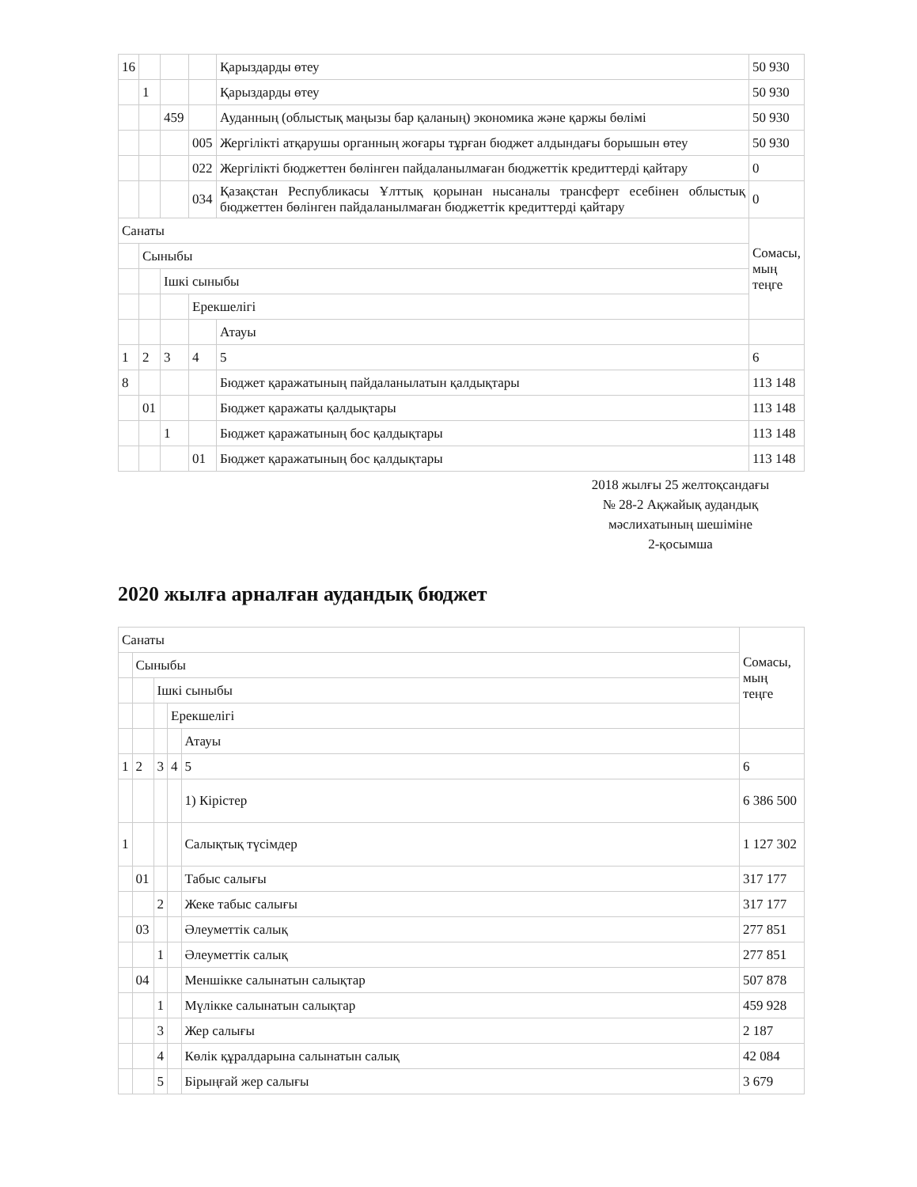| 16 | | | | Қарыздарды өтеу | 50 930 |
| | 1 | | | Қарыздарды өтеу | 50 930 |
| | | 459 | | Ауданның (облыстық маңызы бар қаланың) экономика және қаржы бөлімі | 50 930 |
| | | | 005 | Жергілікті атқарушы органның жоғары тұрған бюджет алдындағы борышын өтеу | 50 930 |
| | | | 022 | Жергілікті бюджеттен бөлінген пайдаланылмаған бюджеттік кредиттерді қайтару | 0 |
| | | | 034 | Қазақстан Республикасы Ұлттық қорынан нысаналы трансферт есебінен облыстық бюджеттен бөлінген пайдаланылмаған бюджеттік кредиттерді қайтару | 0 |
| Санаты | | | | | Сомасы, мың теңге |
| | Сыныбы | | | | |
| | | Ішкі сыныбы | | | |
| | | | Ерекшелігі | | |
| | | | | Атауы | |
| 1 | 2 | 3 | 4 | 5 | 6 |
| 8 | | | | Бюджет қаражатының пайдаланылатын қалдықтары | 113 148 |
| | 01 | | | Бюджет қаражаты қалдықтары | 113 148 |
| | | 1 | | Бюджет қаражатының бос қалдықтары | 113 148 |
| | | | 01 | Бюджет қаражатының бос қалдықтары | 113 148 |
2018 жылғы 25 желтоқсандағы
№ 28-2 Ақжайық аудандық
мәслихатының шешіміне
2-қосымша
2020 жылға арналған аудандық бюджет
| Санаты | | | | | Сомасы, мың теңге |
| | Сыныбы | | | | |
| | | Ішкі сыныбы | | | |
| | | | Ерекшелігі | | |
| | | | | Атауы | |
| 1 | 2 | 3 | 4 | 5 | 6 |
| | | | | 1) Кірістер | 6 386 500 |
| 1 | | | | Салықтық түсімдер | 1 127 302 |
| | 01 | | | Табыс салығы | 317 177 |
| | | 2 | | Жеке табыс салығы | 317 177 |
| | 03 | | | Әлеуметтік салық | 277 851 |
| | | 1 | | Әлеуметтік салық | 277 851 |
| | 04 | | | Меншікке салынатын салықтар | 507 878 |
| | | 1 | | Мүлікке салынатын салықтар | 459 928 |
| | | 3 | | Жер салығы | 2 187 |
| | | 4 | | Көлік құралдарына салынатын салық | 42 084 |
| | | 5 | | Бірыңғай жер салығы | 3 679 |